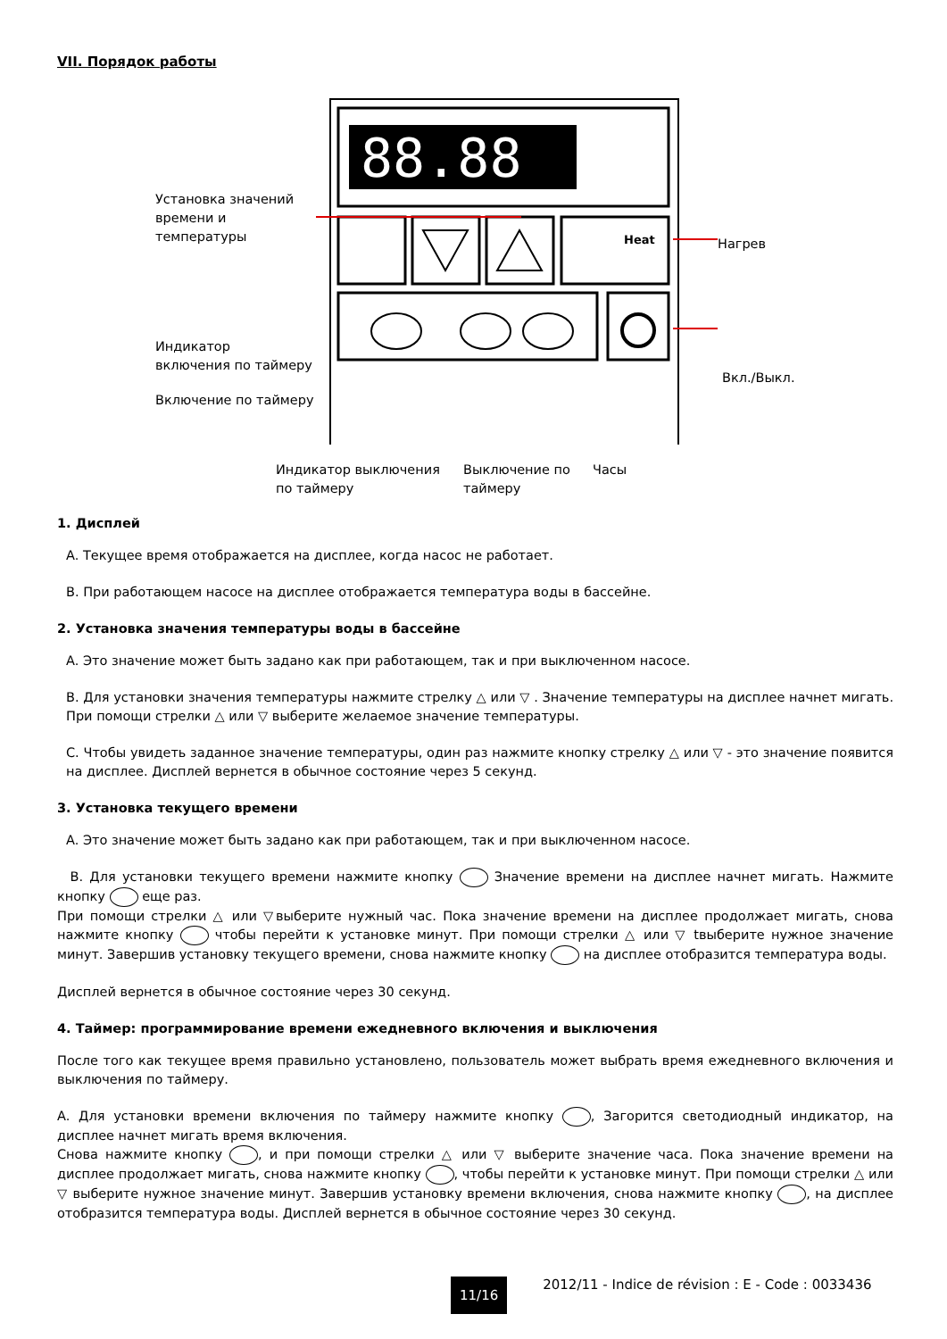VII. Порядок работы
88.88
Heat
Установка значений
времени и
температуры
Нагрев
Индикатор
включения по таймеру
Вкл./Выкл.
Включение по таймеру
Индикатор выключения
по таймеру
Выключение по
таймеру
Часы
1. Дисплей
A. Текущее время отображается на дисплее, когда насос не работает.
B. При работающем насосе на дисплее отображается температура воды в бассейне.
2. Установка значения температуры воды в бассейне
A. Это значение может быть задано как при работающем, так и при выключенном насосе.
B. Для установки значения температуры нажмите стрелку △ или ▽ . Значение температуры на дисплее начнет мигать. При помощи стрелки △ или ▽ выберите желаемое значение температуры.
C. Чтобы увидеть заданное значение температуры, один раз нажмите кнопку стрелку △ или ▽ - это значение появится на дисплее. Дисплей вернется в обычное состояние через 5 секунд.
3. Установка текущего времени
A. Это значение может быть задано как при работающем, так и при выключенном насосе.
B. Для установки текущего времени нажмите кнопку Значение времени на дисплее начнет мигать. Нажмите кнопку еще раз.
При помощи стрелки △ или ▽выберите нужный час. Пока значение времени на дисплее продолжает мигать, снова нажмите кнопку чтобы перейти к установке минут. При помощи стрелки △ или ▽ tвыберите нужное значение минут. Завершив установку текущего времени, снова нажмите кнопку на дисплее отобразится температура воды.
Дисплей вернется в обычное состояние через 30 секунд.
4. Таймер: программирование времени ежедневного включения и выключения
После того как текущее время правильно установлено, пользователь может выбрать время ежедневного включения и выключения по таймеру.
A. Для установки времени включения по таймеру нажмите кнопку , Загорится светодиодный индикатор, на дисплее начнет мигать время включения.
Снова нажмите кнопку , и при помощи стрелки △ или ▽ выберите значение часа. Пока значение времени на дисплее продолжает мигать, снова нажмите кнопку , чтобы перейти к установке минут. При помощи стрелки △ или ▽ выберите нужное значение минут. Завершив установку времени включения, снова нажмите кнопку , на дисплее отобразится температура воды. Дисплей вернется в обычное состояние через 30 секунд.
11/16 2012/11 - Indice de révision : E - Code : 0033436